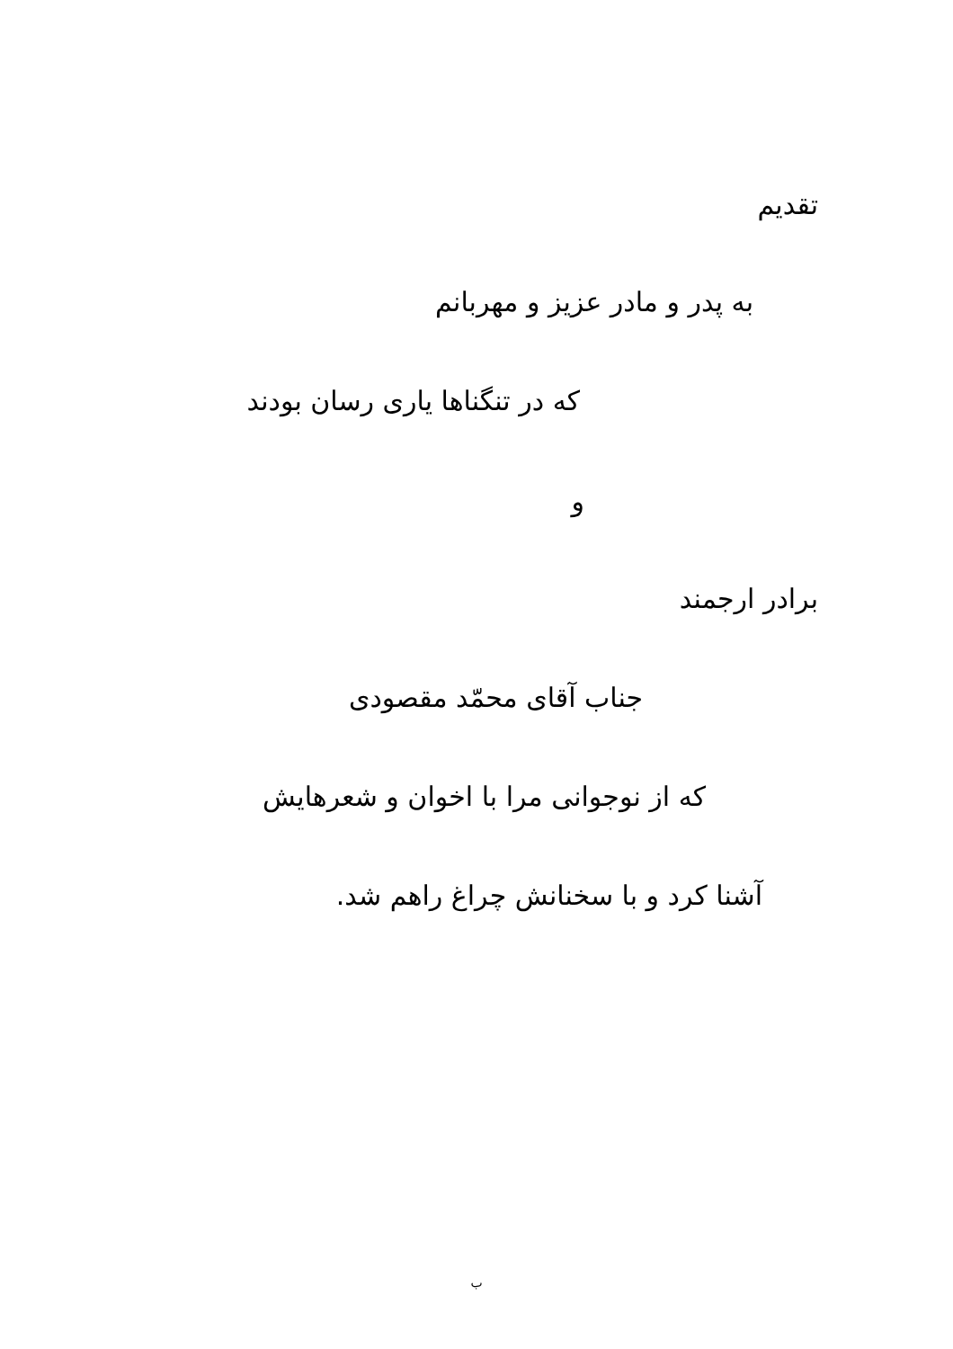تقدیم
به پدر و مادر عزیز و مهربانم
که در تنگناها یاری رسان بودند
و
برادر ارجمند
جناب آقای محمّد مقصودی
که از نوجوانی مرا با اخوان و شعرهایش
آشنا کرد و با سخنانش چراغ راهم شد.
ب